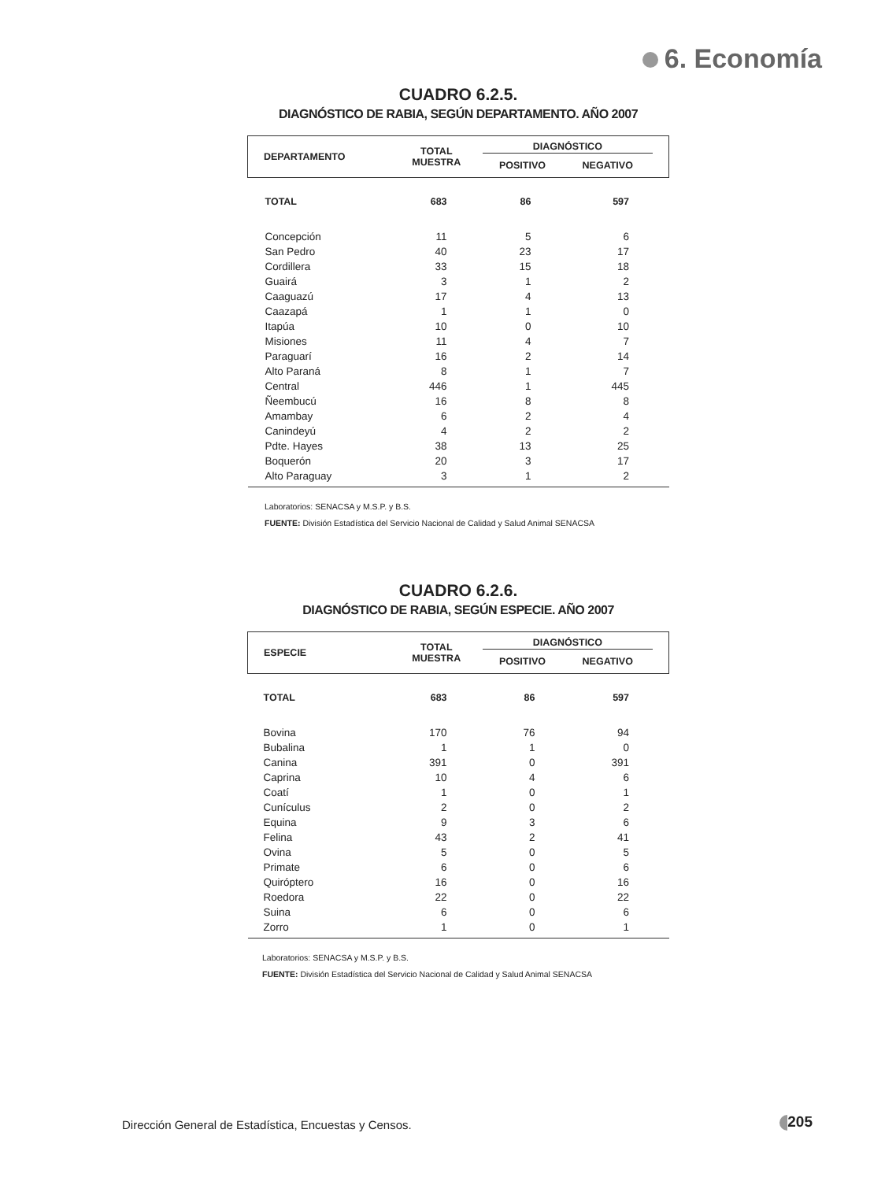6. Economía
CUADRO 6.2.5.
DIAGNÓSTICO DE RABIA, SEGÚN DEPARTAMENTO. AÑO 2007
| DEPARTAMENTO | TOTAL MUESTRA | DIAGNÓSTICO | | |
| --- | --- | --- | --- | --- |
| | | POSITIVO | NEGATIVO | |
| TOTAL | 683 | 86 | 597 | |
| Concepción | 11 | 5 | 6 | |
| San Pedro | 40 | 23 | 17 | |
| Cordillera | 33 | 15 | 18 | |
| Guairá | 3 | 1 | 2 | |
| Caaguazú | 17 | 4 | 13 | |
| Caazapá | 1 | 1 | 0 | |
| Itapúa | 10 | 0 | 10 | |
| Misiones | 11 | 4 | 7 | |
| Paraguarí | 16 | 2 | 14 | |
| Alto Paraná | 8 | 1 | 7 | |
| Central | 446 | 1 | 445 | |
| Ñeembucú | 16 | 8 | 8 | |
| Amambay | 6 | 2 | 4 | |
| Canindeyú | 4 | 2 | 2 | |
| Pdte. Hayes | 38 | 13 | 25 | |
| Boquerón | 20 | 3 | 17 | |
| Alto Paraguay | 3 | 1 | 2 | |
Laboratorios: SENACSA y M.S.P. y B.S.
FUENTE: División Estadística del Servicio Nacional de Calidad y Salud Animal SENACSA
CUADRO 6.2.6.
DIAGNÓSTICO DE RABIA, SEGÚN ESPECIE. AÑO 2007
| ESPECIE | TOTAL MUESTRA | DIAGNÓSTICO | | |
| --- | --- | --- | --- | --- |
| | | POSITIVO | NEGATIVO | |
| TOTAL | 683 | 86 | 597 | |
| Bovina | 170 | 76 | 94 | |
| Bubalina | 1 | 1 | 0 | |
| Canina | 391 | 0 | 391 | |
| Caprina | 10 | 4 | 6 | |
| Coatí | 1 | 0 | 1 | |
| Cunículus | 2 | 0 | 2 | |
| Equina | 9 | 3 | 6 | |
| Felina | 43 | 2 | 41 | |
| Ovina | 5 | 0 | 5 | |
| Primate | 6 | 0 | 6 | |
| Quiróptero | 16 | 0 | 16 | |
| Roedora | 22 | 0 | 22 | |
| Suina | 6 | 0 | 6 | |
| Zorro | 1 | 0 | 1 | |
Laboratorios: SENACSA y M.S.P. y B.S.
FUENTE: División Estadística del Servicio Nacional de Calidad y Salud Animal SENACSA
Dirección General de Estadística, Encuestas y Censos.
205